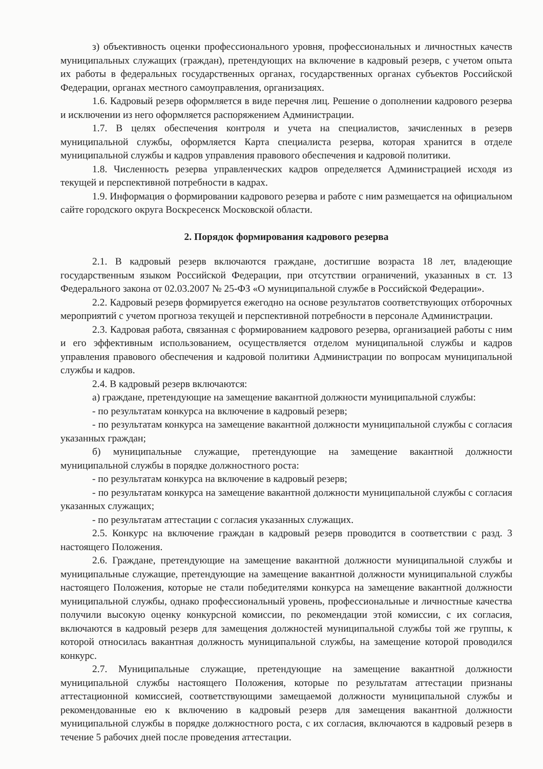з) объективность оценки профессионального уровня, профессиональных и личностных качеств муниципальных служащих (граждан), претендующих на включение в кадровый резерв, с учетом опыта их работы в федеральных государственных органах, государственных органах субъектов Российской Федерации, органах местного самоуправления, организациях.
1.6. Кадровый резерв оформляется в виде перечня лиц. Решение о дополнении кадрового резерва и исключении из него оформляется распоряжением Администрации.
1.7. В целях обеспечения контроля и учета на специалистов, зачисленных в резерв муниципальной службы, оформляется Карта специалиста резерва, которая хранится в отделе муниципальной службы и кадров управления правового обеспечения и кадровой политики.
1.8. Численность резерва управленческих кадров определяется Администрацией исходя из текущей и перспективной потребности в кадрах.
1.9. Информация о формировании кадрового резерва и работе с ним размещается на официальном сайте городского округа Воскресенск Московской области.
2. Порядок формирования кадрового резерва
2.1. В кадровый резерв включаются граждане, достигшие возраста 18 лет, владеющие государственным языком Российской Федерации, при отсутствии ограничений, указанных в ст. 13 Федерального закона от 02.03.2007 № 25-ФЗ «О муниципальной службе в Российской Федерации».
2.2. Кадровый резерв формируется ежегодно на основе результатов соответствующих отборочных мероприятий с учетом прогноза текущей и перспективной потребности в персонале Администрации.
2.3. Кадровая работа, связанная с формированием кадрового резерва, организацией работы с ним и его эффективным использованием, осуществляется отделом муниципальной службы и кадров управления правового обеспечения и кадровой политики Администрации по вопросам муниципальной службы и кадров.
2.4. В кадровый резерв включаются:
а) граждане, претендующие на замещение вакантной должности муниципальной службы:
- по результатам конкурса на включение в кадровый резерв;
- по результатам конкурса на замещение вакантной должности муниципальной службы с согласия указанных граждан;
б) муниципальные служащие, претендующие на замещение вакантной должности муниципальной службы в порядке должностного роста:
- по результатам конкурса на включение в кадровый резерв;
- по результатам конкурса на замещение вакантной должности муниципальной службы с согласия указанных служащих;
- по результатам аттестации с согласия указанных служащих.
2.5. Конкурс на включение граждан в кадровый резерв проводится в соответствии с разд. 3 настоящего Положения.
2.6. Граждане, претендующие на замещение вакантной должности муниципальной службы и муниципальные служащие, претендующие на замещение вакантной должности муниципальной службы настоящего Положения, которые не стали победителями конкурса на замещение вакантной должности муниципальной службы, однако профессиональный уровень, профессиональные и личностные качества получили высокую оценку конкурсной комиссии, по рекомендации этой комиссии, с их согласия, включаются в кадровый резерв для замещения должностей муниципальной службы той же группы, к которой относилась вакантная должность муниципальной службы, на замещение которой проводился конкурс.
2.7. Муниципальные служащие, претендующие на замещение вакантной должности муниципальной службы настоящего Положения, которые по результатам аттестации признаны аттестационной комиссией, соответствующими замещаемой должности муниципальной службы и рекомендованные ею к включению в кадровый резерв для замещения вакантной должности муниципальной службы в порядке должностного роста, с их согласия, включаются в кадровый резерв в течение 5 рабочих дней после проведения аттестации.